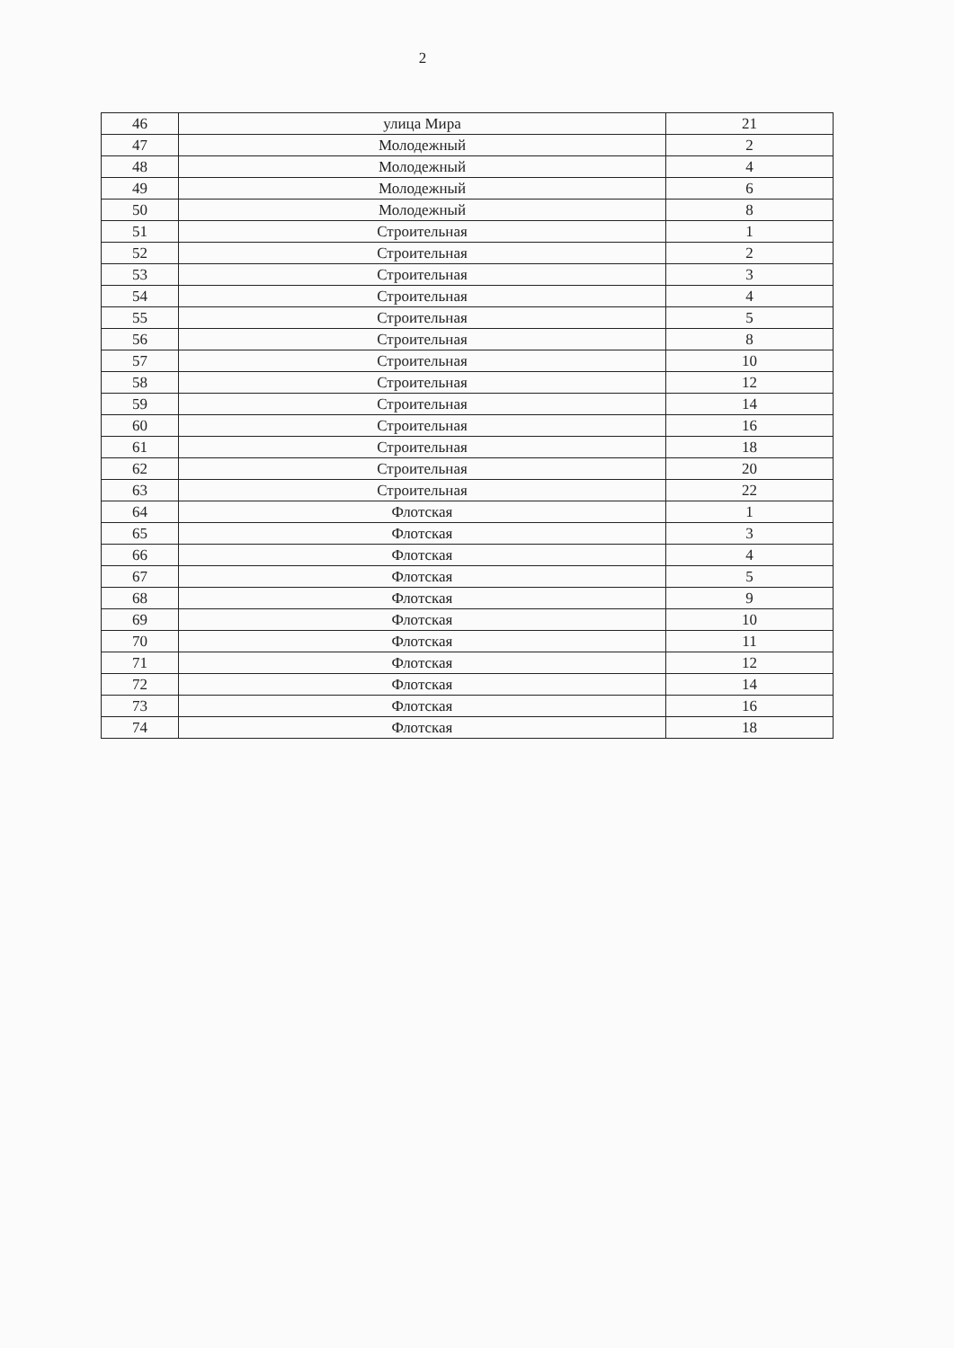2
| 46 | улица Мира | 21 |
| 47 | Молодежный | 2 |
| 48 | Молодежный | 4 |
| 49 | Молодежный | 6 |
| 50 | Молодежный | 8 |
| 51 | Строительная | 1 |
| 52 | Строительная | 2 |
| 53 | Строительная | 3 |
| 54 | Строительная | 4 |
| 55 | Строительная | 5 |
| 56 | Строительная | 8 |
| 57 | Строительная | 10 |
| 58 | Строительная | 12 |
| 59 | Строительная | 14 |
| 60 | Строительная | 16 |
| 61 | Строительная | 18 |
| 62 | Строительная | 20 |
| 63 | Строительная | 22 |
| 64 | Флотская | 1 |
| 65 | Флотская | 3 |
| 66 | Флотская | 4 |
| 67 | Флотская | 5 |
| 68 | Флотская | 9 |
| 69 | Флотская | 10 |
| 70 | Флотская | 11 |
| 71 | Флотская | 12 |
| 72 | Флотская | 14 |
| 73 | Флотская | 16 |
| 74 | Флотская | 18 |